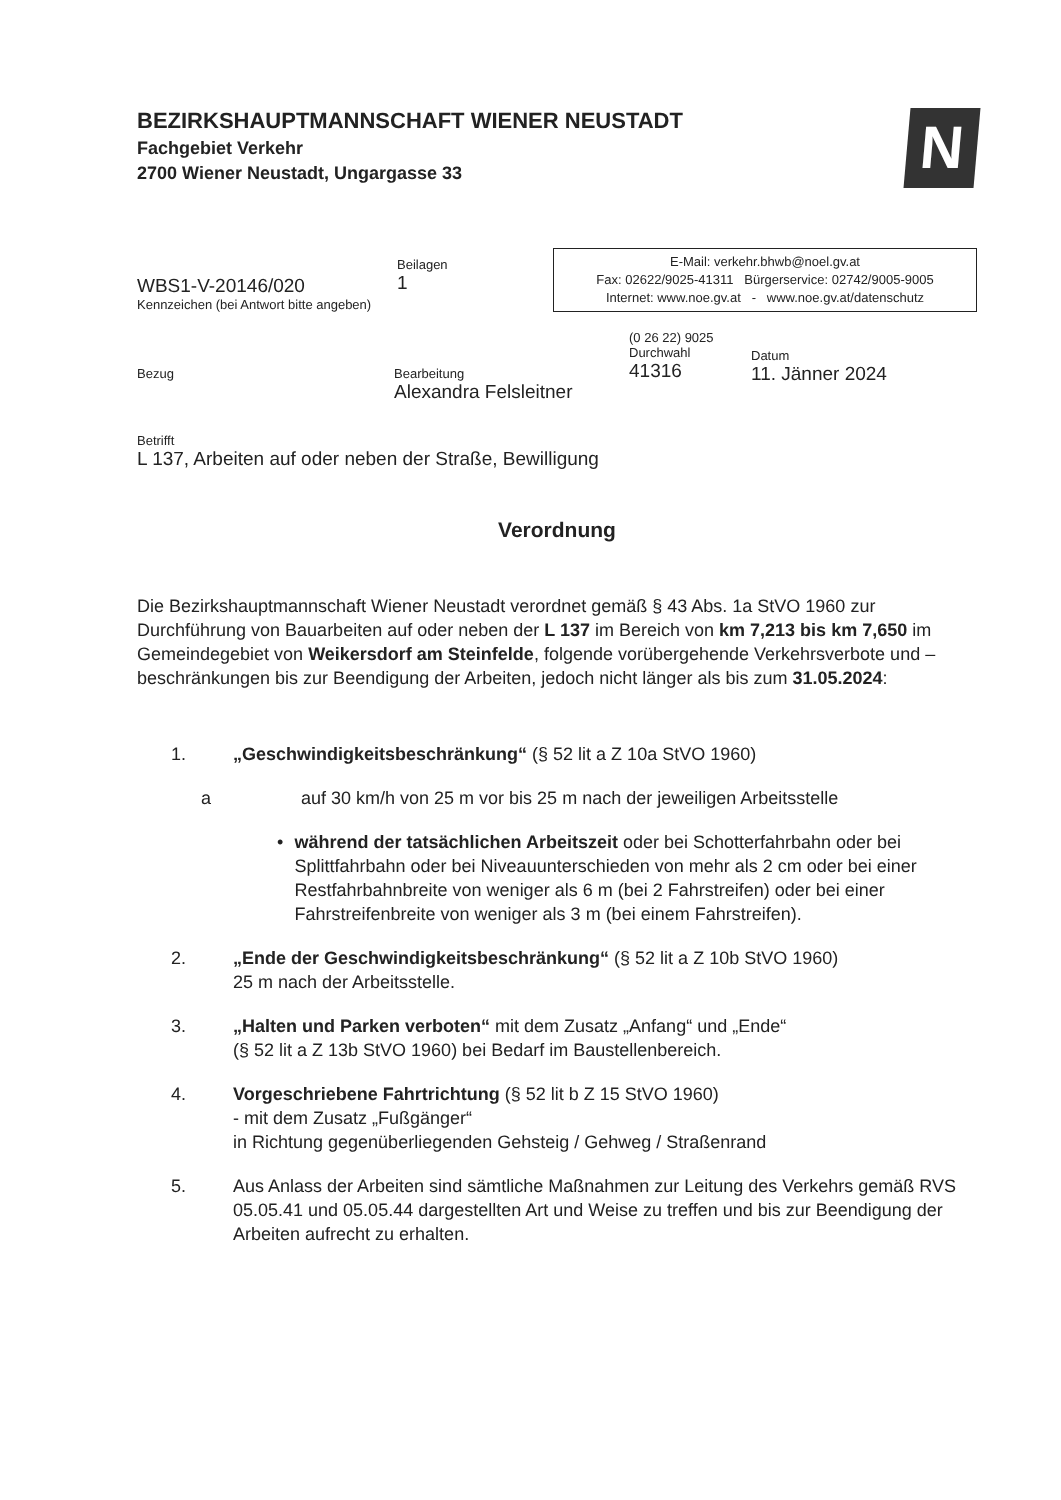BEZIRKSHAUPTMANNSCHAFT WIENER NEUSTADT
Fachgebiet Verkehr
2700 Wiener Neustadt, Ungargasse 33
N
WBS1-V-20146/020
Kennzeichen (bei Antwort bitte angeben)
Beilagen
1
E-Mail: verkehr.bhwb@noel.gv.at
Fax: 02622/9025-41311 Bürgerservice: 02742/9005-9005
Internet: www.noe.gv.at - www.noe.gv.at/datenschutz
Bezug Bearbeitung
Alexandra Felsleitner
(0 26 22) 9025
Durchwahl
41316
Datum
11. Jänner 2024
Betrifft
L 137, Arbeiten auf oder neben der Straße, Bewilligung
Verordnung
Die Bezirkshauptmannschaft Wiener Neustadt verordnet gemäß § 43 Abs. 1a StVO 1960 zur Durchführung von Bauarbeiten auf oder neben der L 137 im Bereich von km 7,213 bis km 7,650 im Gemeindegebiet von Weikersdorf am Steinfelde, folgende vorübergehende Verkehrsverbote und –beschränkungen bis zur Beendigung der Arbeiten, jedoch nicht länger als bis zum 31.05.2024:
1. „Geschwindigkeitsbeschränkung“ (§ 52 lit a Z 10a StVO 1960)
a auf 30 km/h von 25 m vor bis 25 m nach der jeweiligen Arbeitsstelle
• während der tatsächlichen Arbeitszeit oder bei Schotterfahrbahn oder bei Splittfahrbahn oder bei Niveauunterschieden von mehr als 2 cm oder bei einer Restfahrbahnbreite von weniger als 6 m (bei 2 Fahrstreifen) oder bei einer Fahrstreifenbreite von weniger als 3 m (bei einem Fahrstreifen).
2. „Ende der Geschwindigkeitsbeschränkung“ (§ 52 lit a Z 10b StVO 1960)
25 m nach der Arbeitsstelle.
3. „Halten und Parken verboten“ mit dem Zusatz „Anfang“ und „Ende“
(§ 52 lit a Z 13b StVO 1960) bei Bedarf im Baustellenbereich.
4. Vorgeschriebene Fahrtrichtung (§ 52 lit b Z 15 StVO 1960)
- mit dem Zusatz „Fußgänger“
in Richtung gegenüberliegenden Gehsteig / Gehweg / Straßenrand
5. Aus Anlass der Arbeiten sind sämtliche Maßnahmen zur Leitung des Verkehrs gemäß RVS 05.05.41 und 05.05.44 dargestellten Art und Weise zu treffen und bis zur Beendigung der Arbeiten aufrecht zu erhalten.